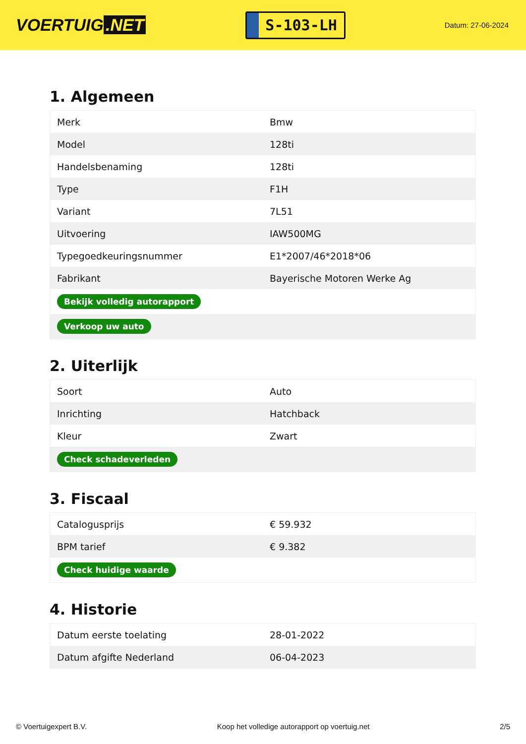VOERTUIG.NET
S-103-LH
Datum: 27-06-2024
1. Algemeen
| Merk | Bmw |
| Model | 128ti |
| Handelsbenaming | 128ti |
| Type | F1H |
| Variant | 7L51 |
| Uitvoering | IAW500MG |
| Typegoedkeuringsnummer | E1*2007/46*2018*06 |
| Fabrikant | Bayerische Motoren Werke Ag |
| Bekijk volledig autorapport | |
| Verkoop uw auto | |
2. Uiterlijk
| Soort | Auto |
| Inrichting | Hatchback |
| Kleur | Zwart |
| Check schadeverleden | |
3. Fiscaal
| Catalogusprijs | € 59.932 |
| BPM tarief | € 9.382 |
| Check huidige waarde | |
4. Historie
| Datum eerste toelating | 28-01-2022 |
| Datum afgifte Nederland | 06-04-2023 |
© Voertuigexpert B.V. Koop het volledige autorapport op voertuig.net 2/5